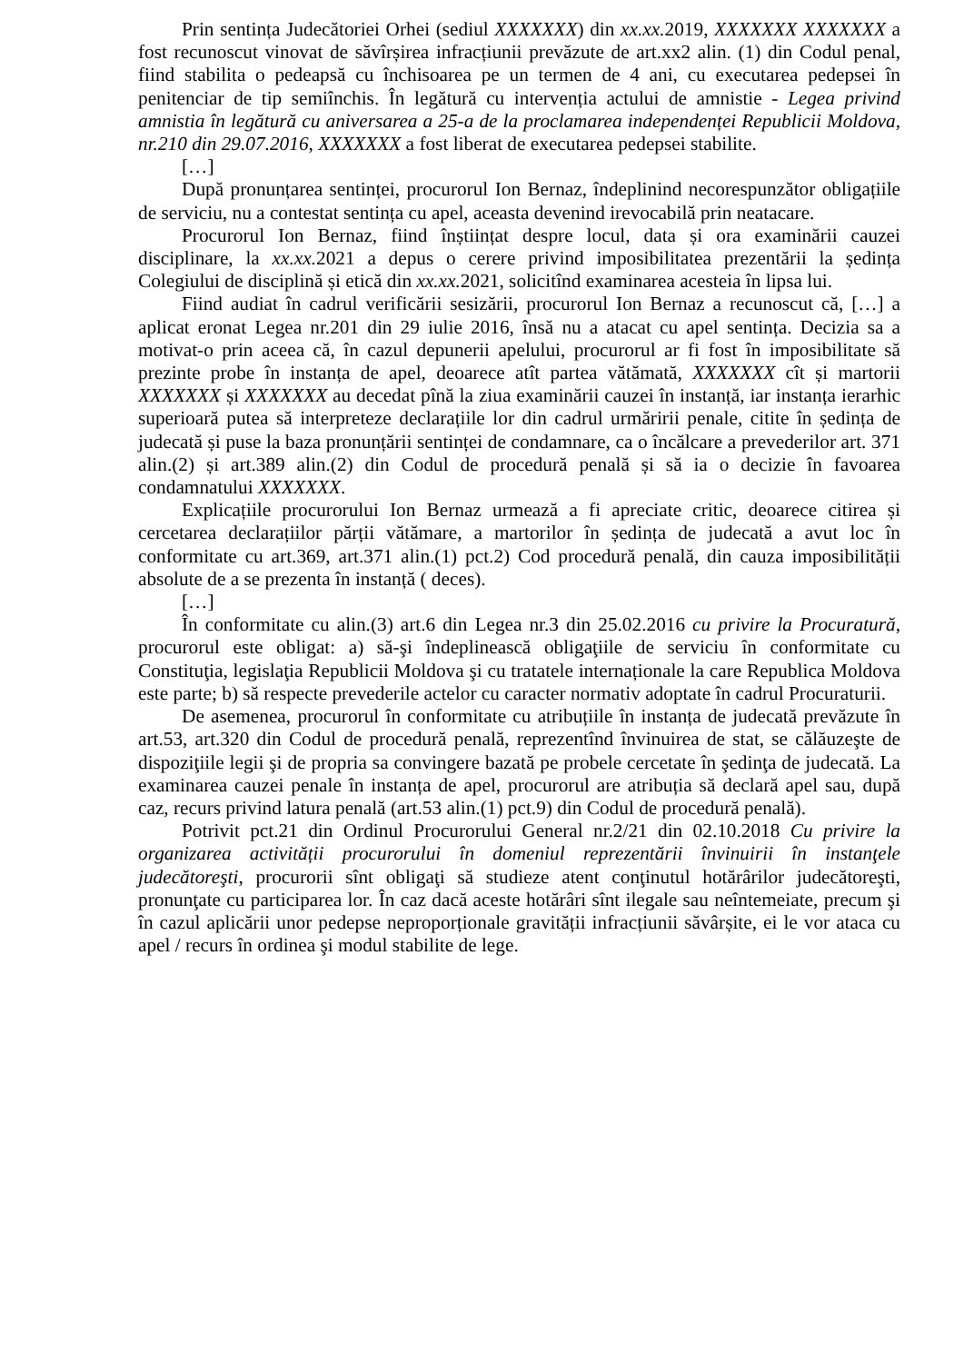Prin sentința Judecătoriei Orhei (sediul XXXXXXX) din xx.xx. 2019, XXXXXXX XXXXXXX a fost recunoscut vinovat de săvîrșirea infracțiunii prevăzute de art.xx2 alin. (1) din Codul penal, fiind stabilita o pedeapsă cu închisoarea pe un termen de 4 ani, cu executarea pedepsei în penitenciar de tip semiînchis. În legătură cu intervenția actului de amnistie - Legea privind amnistia în legătură cu aniversarea a 25-a de la proclamarea independenței Republicii Moldova, nr.210 din 29.07.2016, XXXXXXX a fost liberat de executarea pedepsei stabilite.
[…]
După pronunțarea sentinței, procurorul Ion Bernaz, îndeplinind necorespunzător obligațiile de serviciu, nu a contestat sentința cu apel, aceasta devenind irevocabilă prin neatacare.
Procurorul Ion Bernaz, fiind înștiințat despre locul, data și ora examinării cauzei disciplinare, la xx.xx. 2021 a depus o cerere privind imposibilitatea prezentării la ședința Colegiului de disciplină și etică din xx.xx. 2021, solicitînd examinarea acesteia în lipsa lui.
Fiind audiat în cadrul verificării sesizării, procurorul Ion Bernaz a recunoscut că, […] a aplicat eronat Legea nr.201 din 29 iulie 2016, însă nu a atacat cu apel sentința. Decizia sa a motivat-o prin aceea că, în cazul depunerii apelului, procurorul ar fi fost în imposibilitate să prezinte probe în instanța de apel, deoarece atît partea vătămată, XXXXXXX cît și martorii XXXXXXX și XXXXXXX au decedat pînă la ziua examinării cauzei în instanță, iar instanța ierarhic superioară putea să interpreteze declarațiile lor din cadrul urmăririi penale, citite în ședința de judecată și puse la baza pronunțării sentinței de condamnare, ca o încălcare a prevederilor art. 371 alin.(2) și art.389 alin.(2) din Codul de procedură penală și să ia o decizie în favoarea condamnatului XXXXXXX.
Explicațiile procurorului Ion Bernaz urmează a fi apreciate critic, deoarece citirea și cercetarea declarațiilor părții vătămare, a martorilor în ședința de judecată a avut loc în conformitate cu art.369, art.371 alin.(1) pct.2) Cod procedură penală, din cauza imposibilității absolute de a se prezenta în instanță ( deces).
[…]
În conformitate cu alin.(3) art.6 din Legea nr.3 din 25.02.2016 cu privire la Procuratură, procurorul este obligat: a) să-şi îndeplinească obligaţiile de serviciu în conformitate cu Constituţia, legislaţia Republicii Moldova şi cu tratatele internaționale la care Republica Moldova este parte; b) să respecte prevederile actelor cu caracter normativ adoptate în cadrul Procuraturii.
De asemenea, procurorul în conformitate cu atribuțiile în instanța de judecată prevăzute în art.53, art.320 din Codul de procedură penală, reprezentînd învinuirea de stat, se călăuzeşte de dispoziţiile legii şi de propria sa convingere bazată pe probele cercetate în şedinţa de judecată. La examinarea cauzei penale în instanța de apel, procurorul are atribuția să declară apel sau, după caz, recurs privind latura penală (art.53 alin.(1) pct.9) din Codul de procedură penală).
Potrivit pct.21 din Ordinul Procurorului General nr.2/21 din 02.10.2018 Cu privire la organizarea activității procurorului în domeniul reprezentării învinuirii în instanţele judecătoreşti, procurorii sînt obligaţi să studieze atent conţinutul hotărârilor judecătoreşti, pronunţate cu participarea lor. În caz dacă aceste hotărâri sînt ilegale sau neîntemeiate, precum şi în cazul aplicării unor pedepse neproporționale gravității infracțiunii săvârșite, ei le vor ataca cu apel / recurs în ordinea şi modul stabilite de lege.